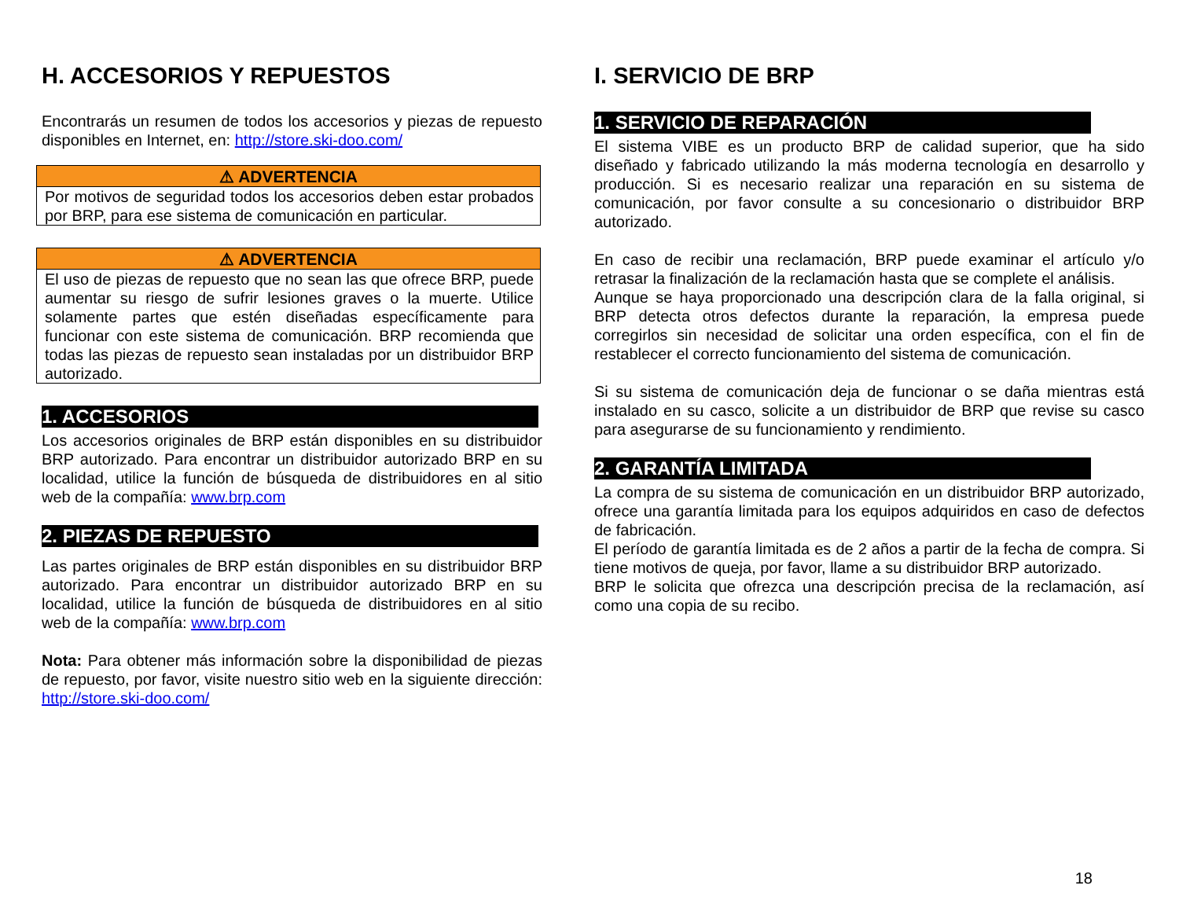H. ACCESORIOS Y REPUESTOS
Encontrarás un resumen de todos los accesorios y piezas de repuesto disponibles en Internet, en: http://store.ski-doo.com/
⚠ ADVERTENCIA
Por motivos de seguridad todos los accesorios deben estar probados por BRP, para ese sistema de comunicación en particular.
⚠ ADVERTENCIA
El uso de piezas de repuesto que no sean las que ofrece BRP, puede aumentar su riesgo de sufrir lesiones graves o la muerte. Utilice solamente partes que estén diseñadas específicamente para funcionar con este sistema de comunicación. BRP recomienda que todas las piezas de repuesto sean instaladas por un distribuidor BRP autorizado.
1. ACCESORIOS
Los accesorios originales de BRP están disponibles en su distribuidor BRP autorizado. Para encontrar un distribuidor autorizado BRP en su localidad, utilice la función de búsqueda de distribuidores en al sitio web de la compañía: www.brp.com
2. PIEZAS DE REPUESTO
Las partes originales de BRP están disponibles en su distribuidor BRP autorizado. Para encontrar un distribuidor autorizado BRP en su localidad, utilice la función de búsqueda de distribuidores en al sitio web de la compañía: www.brp.com
Nota: Para obtener más información sobre la disponibilidad de piezas de repuesto, por favor, visite nuestro sitio web en la siguiente dirección: http://store.ski-doo.com/
I. SERVICIO DE BRP
1. SERVICIO DE REPARACIÓN
El sistema VIBE es un producto BRP de calidad superior, que ha sido diseñado y fabricado utilizando la más moderna tecnología en desarrollo y producción. Si es necesario realizar una reparación en su sistema de comunicación, por favor consulte a su concesionario o distribuidor BRP autorizado.
En caso de recibir una reclamación, BRP puede examinar el artículo y/o retrasar la finalización de la reclamación hasta que se complete el análisis.
Aunque se haya proporcionado una descripción clara de la falla original, si BRP detecta otros defectos durante la reparación, la empresa puede corregirlos sin necesidad de solicitar una orden específica, con el fin de restablecer el correcto funcionamiento del sistema de comunicación.
Si su sistema de comunicación deja de funcionar o se daña mientras está instalado en su casco, solicite a un distribuidor de BRP que revise su casco para asegurarse de su funcionamiento y rendimiento.
2. GARANTÍA LIMITADA
La compra de su sistema de comunicación en un distribuidor BRP autorizado, ofrece una garantía limitada para los equipos adquiridos en caso de defectos de fabricación.
El período de garantía limitada es de 2 años a partir de la fecha de compra. Si tiene motivos de queja, por favor, llame a su distribuidor BRP autorizado.
BRP le solicita que ofrezca una descripción precisa de la reclamación, así como una copia de su recibo.
18